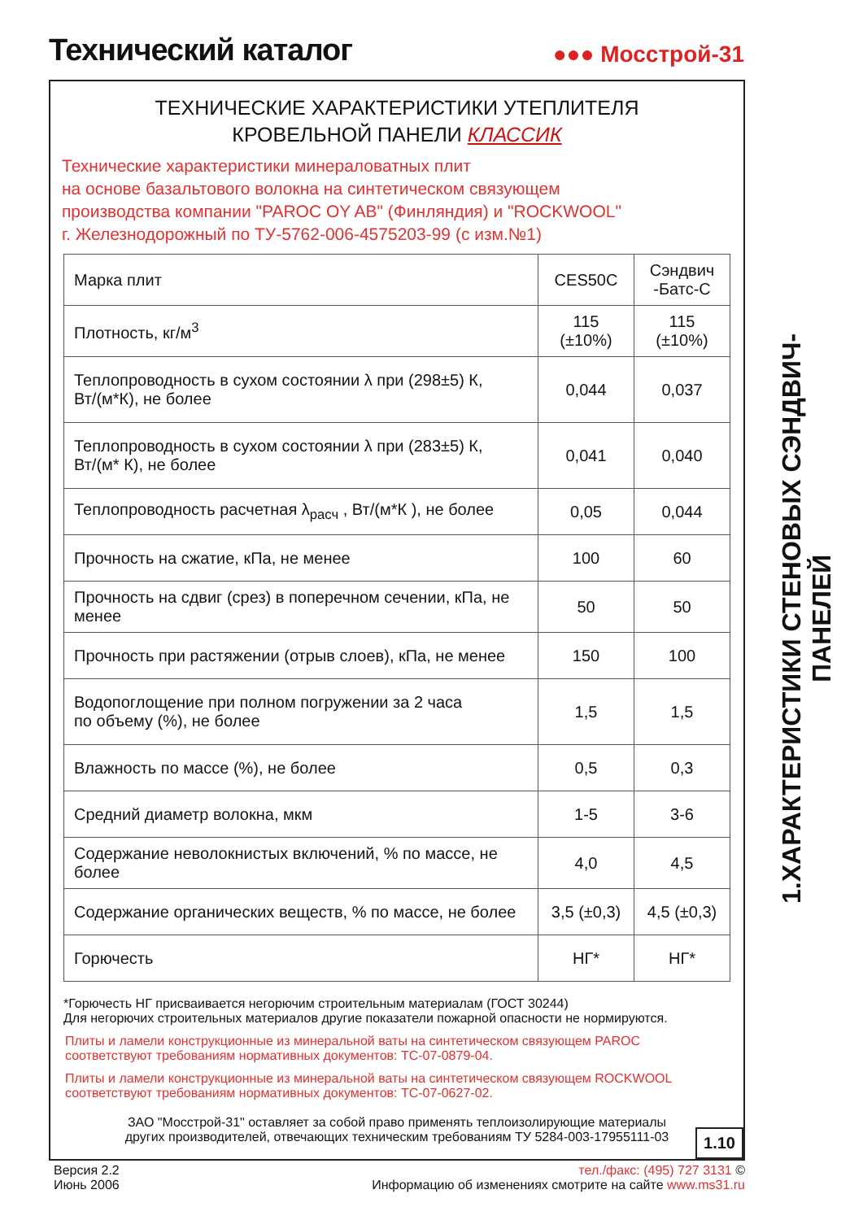Технический каталог
●●● Мосстрой-31
ТЕХНИЧЕСКИЕ ХАРАКТЕРИСТИКИ УТЕПЛИТЕЛЯ
КРОВЕЛЬНОЙ ПАНЕЛИ КЛАССИК
Технические характеристики минераловатных плит
на основе базальтового волокна на синтетическом связующем
производства компании "PAROC OY AB" (Финляндия) и "ROCKWOOL"
г. Железнодорожный по ТУ-5762-006-4575203-99 (с изм.№1)
| Марка плит | CES50C | Сэндвич -Батс-С |
| Плотность, кг/м<sup>3</sup> | 115 (±10%) | 115 (±10%) |
| Теплопроводность в сухом состоянии λ при (298±5) К, Вт/(м*К), не более | 0,044 | 0,037 |
| Теплопроводность в сухом состоянии λ при (283±5) К, Вт/(м* К), не более | 0,041 | 0,040 |
| Теплопроводность расчетная λ<sub>расч</sub> , Вт/(м*К ), не более | 0,05 | 0,044 |
| Прочность на сжатие, кПа, не менее | 100 | 60 |
| Прочность на сдвиг (срез) в поперечном сечении, кПа, не менее | 50 | 50 |
| Прочность при растяжении (отрыв слоев), кПа, не менее | 150 | 100 |
| Водопоглощение при полном погружении за 2 часа по объему (%), не более | 1,5 | 1,5 |
| Влажность по массе (%), не более | 0,5 | 0,3 |
| Средний диаметр волокна, мкм | 1-5 | 3-6 |
| Содержание неволокнистых включений, % по массе, не более | 4,0 | 4,5 |
| Содержание органических веществ, % по массе, не более | 3,5 (±0,3) | 4,5 (±0,3) |
| Горючесть | НГ* | НГ* |
*Горючесть НГ присваивается негорючим строительным материалам (ГОСТ 30244)
Для негорючих строительных материалов другие показатели пожарной опасности не нормируются.
Плиты и ламели конструкционные из минеральной ваты на синтетическом связующем PAROC соответствуют требованиям нормативных документов: ТС-07-0879-04.
Плиты и ламели конструкционные из минеральной ваты на синтетическом связующем ROCKWOOL соответствуют требованиям нормативных документов: ТС-07-0627-02.
ЗАО "Мосстрой-31" оставляет за собой право применять теплоизолирующие материалы
других производителей, отвечающих техническим требованиям ТУ 5284-003-17955111-03
1.10
1.ХАРАКТЕРИСТИКИ СТЕНОВЫХ СЭНДВИЧ-ПАНЕЛЕЙ
Версия 2.2
Июнь 2006
тел./факс: (495) 727 3131 ©
Информацию об изменениях смотрите на сайте www.ms31.ru